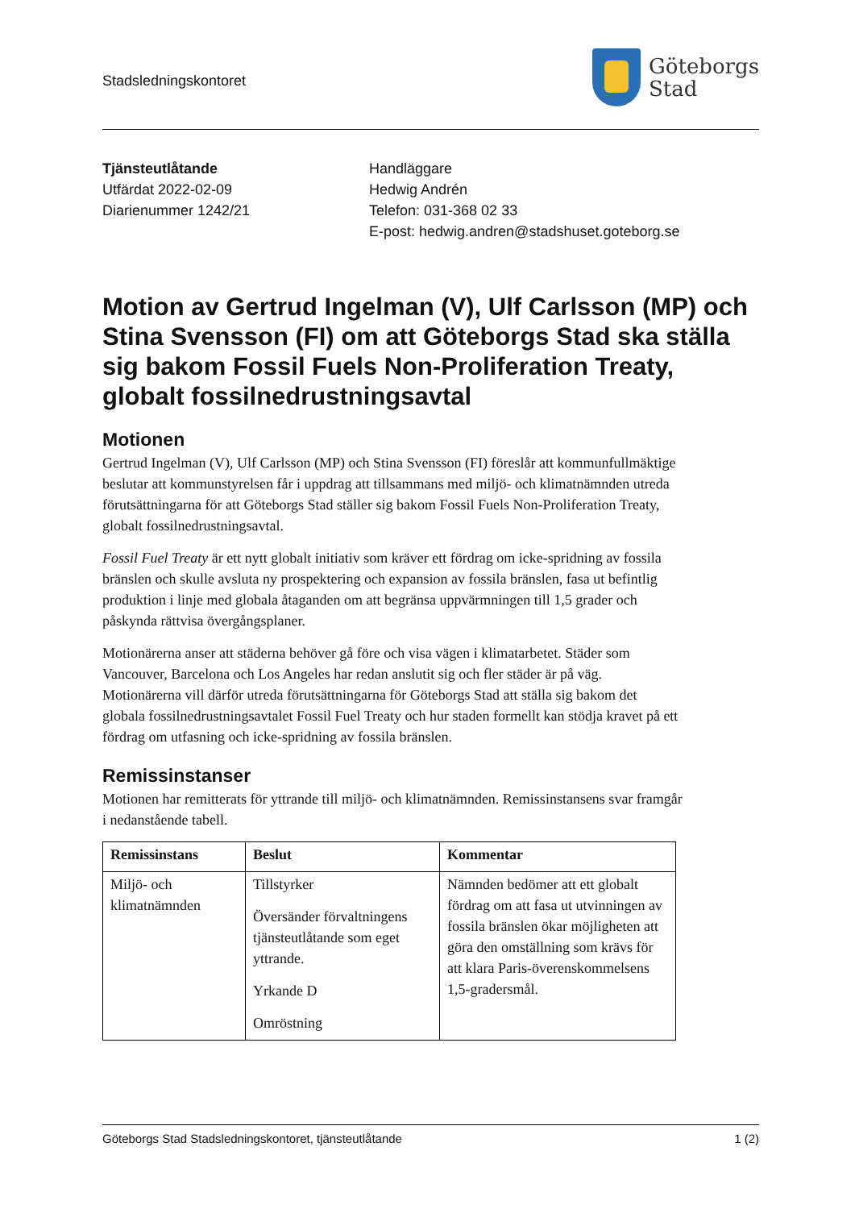Stadsledningskontoret
Göteborgs
Stad
Tjänsteutlåtande
Utfärdat 2022-02-09
Diarienummer 1242/21
Handläggare
Hedwig Andrén
Telefon: 031-368 02 33
E-post: hedwig.andren@stadshuset.goteborg.se
Motion av Gertrud Ingelman (V), Ulf Carlsson (MP) och Stina Svensson (FI) om att Göteborgs Stad ska ställa sig bakom Fossil Fuels Non-Proliferation Treaty, globalt fossilnedrustningsavtal
Motionen
Gertrud Ingelman (V), Ulf Carlsson (MP) och Stina Svensson (FI) föreslår att kommunfullmäktige beslutar att kommunstyrelsen får i uppdrag att tillsammans med miljö- och klimatnämnden utreda förutsättningarna för att Göteborgs Stad ställer sig bakom Fossil Fuels Non-Proliferation Treaty, globalt fossilnedrustningsavtal.
Fossil Fuel Treaty är ett nytt globalt initiativ som kräver ett fördrag om icke-spridning av fossila bränslen och skulle avsluta ny prospektering och expansion av fossila bränslen, fasa ut befintlig produktion i linje med globala åtaganden om att begränsa uppvärmningen till 1,5 grader och påskynda rättvisa övergångsplaner.
Motionärerna anser att städerna behöver gå före och visa vägen i klimatarbetet. Städer som Vancouver, Barcelona och Los Angeles har redan anslutit sig och fler städer är på väg. Motionärerna vill därför utreda förutsättningarna för Göteborgs Stad att ställa sig bakom det globala fossilnedrustningsavtalet Fossil Fuel Treaty och hur staden formellt kan stödja kravet på ett fördrag om utfasning och icke-spridning av fossila bränslen.
Remissinstanser
Motionen har remitterats för yttrande till miljö- och klimatnämnden. Remissinstansens svar framgår i nedanstående tabell.
| Remissinstans | Beslut | Kommentar |
| --- | --- | --- |
| Miljö- och klimatnämnden | Tillstyrker Översänder förvaltningens tjänsteutlåtande som eget yttrande. Yrkande D Omröstning | Nämnden bedömer att ett globalt fördrag om att fasa ut utvinningen av fossila bränslen ökar möjligheten att göra den omställning som krävs för att klara Paris-överenskommelsens 1,5-gradersmål. |
Göteborgs Stad Stadsledningskontoret, tjänsteutlåtande 1 (2)